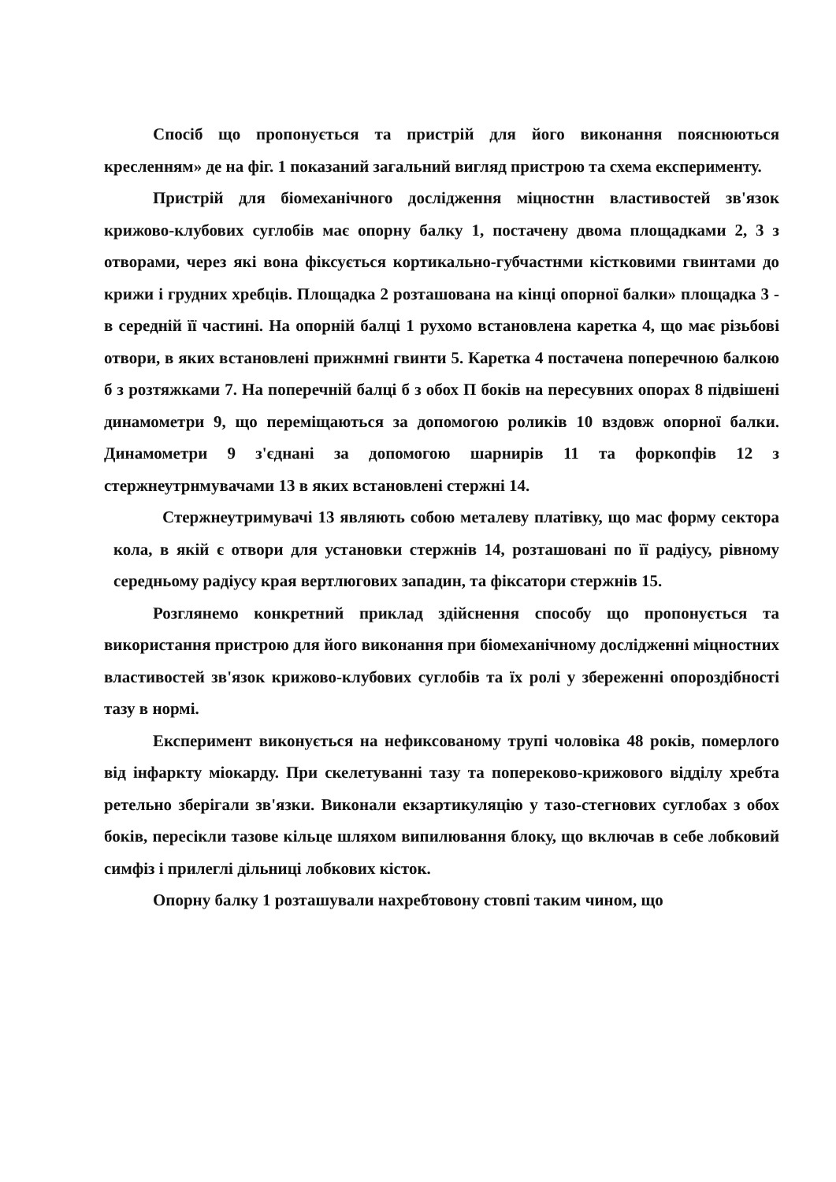Спосіб що пропонується та пристрій для його виконання пояснюються кресленням» де на фіг. 1 показаний загальний вигляд пристрою та схема експерименту.
Пристрій для біомеханічного дослідження міцностнн властивостей зв'язок крижово-клубових суглобів має опорну балку 1, постачену двома площадками 2, 3 з отворами, через які вона фіксується кортикально-губчастнми кістковими гвинтами до крижи і грудних хребців. Площадка 2 розташована на кінці опорної балки» площадка 3 - в середній її частині. На опорній балці 1 рухомо встановлена каретка 4, що має різьбові отвори, в яких встановлені прижнмні гвинти 5. Каретка 4 постачена поперечною балкою б з розтяжками 7. На поперечній балці б з обох П боків на пересувних опорах 8 підвішені динамометри 9, що переміщаються за допомогою роликів 10 вздовж опорної балки. Динамометри 9 з'єднані за допомогою шарнирів 11 та форкопфів 12 з стержнеутрнмувачами 13 в яких встановлені стержні 14.
Стержнеутримувачі 13 являють собою металеву платівку, що мас форму сектора кола, в якій є отвори для установки стержнів 14, розташовані по її радіусу, рівному середньому радіусу края вертлюгових западин, та фіксатори стержнів 15.
Розглянемо конкретний приклад здійснення способу що пропонується та використання пристрою для його виконання при біомеханічному дослідженні міцностних властивостей зв'язок крижово-клубових суглобів та їх ролі у збереженні опороздібності тазу в нормі.
Експеримент виконується на нефиксованому трупі чоловіка 48 років, померлого від інфаркту міокарду. При скелетуванні тазу та попереково-крижового відділу хребта ретельно зберігали зв'язки. Виконали екзартикуляцію у тазо-стегнових суглобах з обох боків, пересікли тазове кільце шляхом випилювання блоку, що включав в себе лобковий симфіз і прилеглі дільниці лобкових кісток.
Опорну балку 1 розташували нахребтовону стовпі таким чином, що